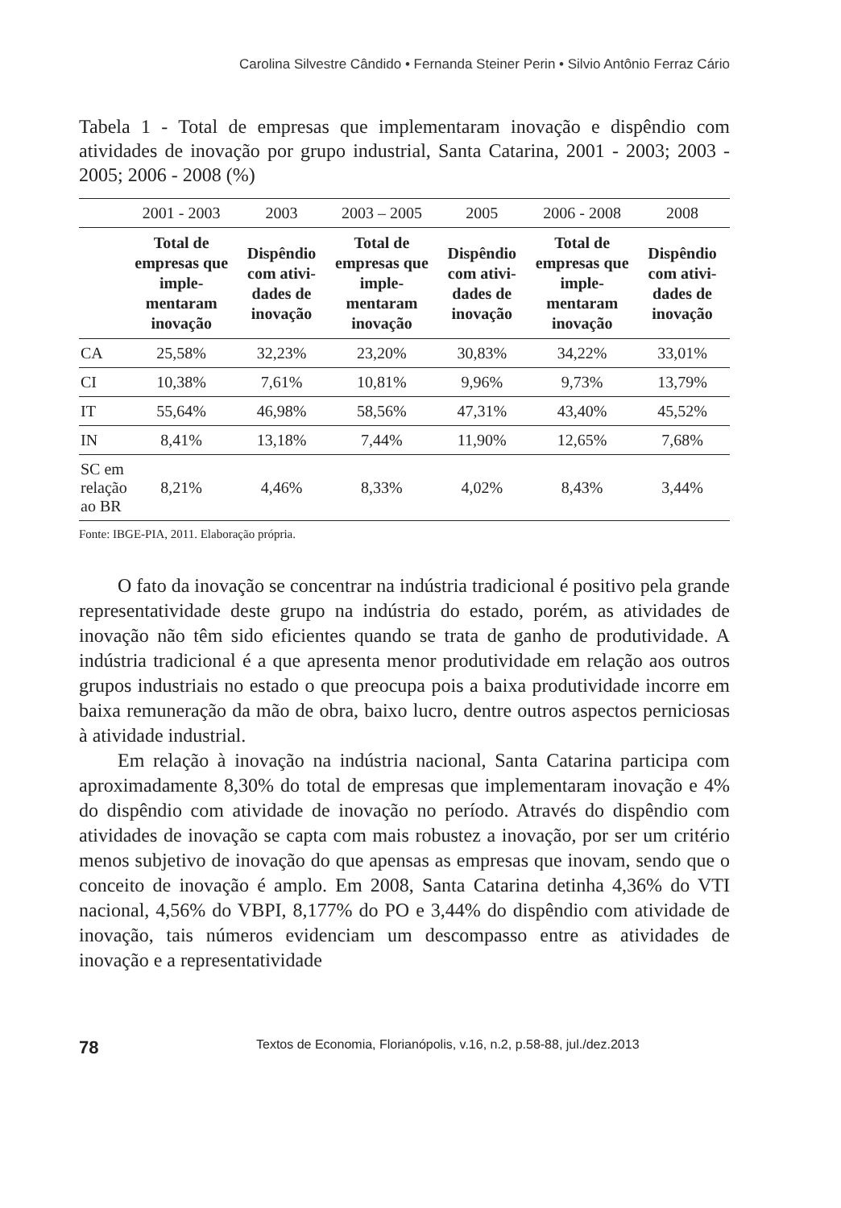Carolina Silvestre Cândido • Fernanda Steiner Perin • Silvio Antônio Ferraz Cário
Tabela 1 - Total de empresas que implementaram inovação e dispêndio com atividades de inovação por grupo industrial, Santa Catarina, 2001 - 2003; 2003 - 2005; 2006 - 2008 (%)
| | 2001 - 2003 | 2003 | 2003 – 2005 | 2005 | 2006 - 2008 | 2008 |
| --- | --- | --- | --- | --- | --- | --- |
| | Total de empresas que imple-mentaram inovação | Dispêndio com ativi-dades de inovação | Total de empresas que imple-mentaram inovação | Dispêndio com ativi-dades de inovação | Total de empresas que imple-mentaram inovação | Dispêndio com ativi-dades de inovação |
| CA | 25,58% | 32,23% | 23,20% | 30,83% | 34,22% | 33,01% |
| CI | 10,38% | 7,61% | 10,81% | 9,96% | 9,73% | 13,79% |
| IT | 55,64% | 46,98% | 58,56% | 47,31% | 43,40% | 45,52% |
| IN | 8,41% | 13,18% | 7,44% | 11,90% | 12,65% | 7,68% |
| SC em relação ao BR | 8,21% | 4,46% | 8,33% | 4,02% | 8,43% | 3,44% |
Fonte: IBGE-PIA, 2011. Elaboração própria.
O fato da inovação se concentrar na indústria tradicional é positivo pela grande representatividade deste grupo na indústria do estado, porém, as atividades de inovação não têm sido eficientes quando se trata de ganho de produtividade. A indústria tradicional é a que apresenta menor produtividade em relação aos outros grupos industriais no estado o que preocupa pois a baixa produtividade incorre em baixa remuneração da mão de obra, baixo lucro, dentre outros aspectos perniciosas à atividade industrial.
Em relação à inovação na indústria nacional, Santa Catarina participa com aproximadamente 8,30% do total de empresas que implementaram inovação e 4% do dispêndio com atividade de inovação no período. Através do dispêndio com atividades de inovação se capta com mais robustez a inovação, por ser um critério menos subjetivo de inovação do que apensas as empresas que inovam, sendo que o conceito de inovação é amplo. Em 2008, Santa Catarina detinha 4,36% do VTI nacional, 4,56% do VBPI, 8,177% do PO e 3,44% do dispêndio com atividade de inovação, tais números evidenciam um descompasso entre as atividades de inovação e a representatividade
78 Textos de Economia, Florianópolis, v.16, n.2, p.58-88, jul./dez.2013